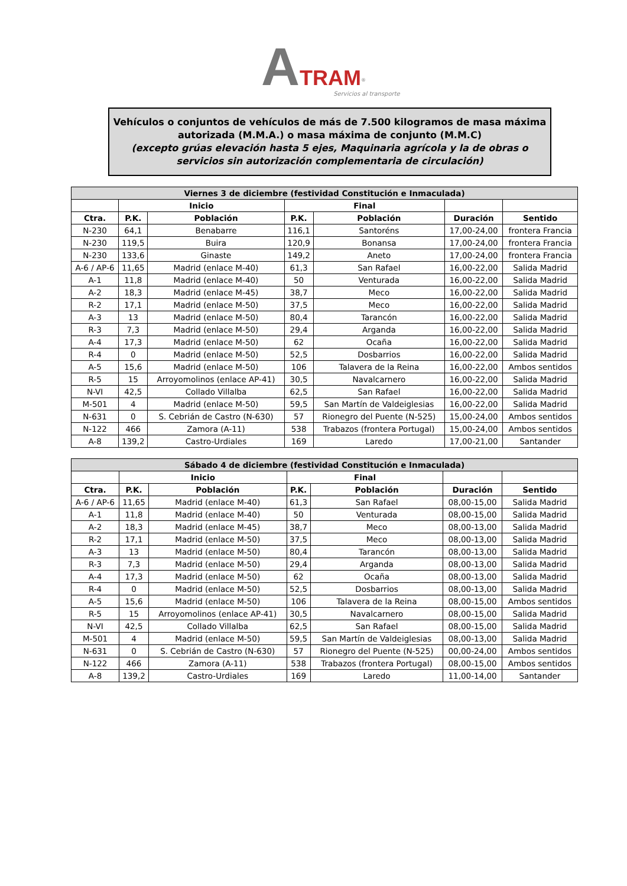ATRAM<sup>®</sup>
Servicios al transporte
Vehículos o conjuntos de vehículos de más de 7.500 kilogramos de masa máxima autorizada (M.M.A.) o masa máxima de conjunto (M.M.C)
(excepto grúas elevación hasta 5 ejes, Maquinaria agrícola y la de obras o servicios sin autorización complementaria de circulación)
| Viernes 3 de diciembre (festividad Constitución e Inmaculada) | | | | | | |
| --- | --- | --- | --- | --- | --- | --- |
| | Inicio | | Final | | | |
| Ctra. | P.K. | Población | P.K. | Población | Duración | Sentido |
| N-230 | 64,1 | Benabarre | 116,1 | Santoréns | 17,00-24,00 | frontera Francia |
| N-230 | 119,5 | Buira | 120,9 | Bonansa | 17,00-24,00 | frontera Francia |
| N-230 | 133,6 | Ginaste | 149,2 | Aneto | 17,00-24,00 | frontera Francia |
| A-6 / AP-6 | 11,65 | Madrid (enlace M-40) | 61,3 | San Rafael | 16,00-22,00 | Salida Madrid |
| A-1 | 11,8 | Madrid (enlace M-40) | 50 | Venturada | 16,00-22,00 | Salida Madrid |
| A-2 | 18,3 | Madrid (enlace M-45) | 38,7 | Meco | 16,00-22,00 | Salida Madrid |
| R-2 | 17,1 | Madrid (enlace M-50) | 37,5 | Meco | 16,00-22,00 | Salida Madrid |
| A-3 | 13 | Madrid (enlace M-50) | 80,4 | Tarancón | 16,00-22,00 | Salida Madrid |
| R-3 | 7,3 | Madrid (enlace M-50) | 29,4 | Arganda | 16,00-22,00 | Salida Madrid |
| A-4 | 17,3 | Madrid (enlace M-50) | 62 | Ocaña | 16,00-22,00 | Salida Madrid |
| R-4 | 0 | Madrid (enlace M-50) | 52,5 | Dosbarrios | 16,00-22,00 | Salida Madrid |
| A-5 | 15,6 | Madrid (enlace M-50) | 106 | Talavera de la Reina | 16,00-22,00 | Ambos sentidos |
| R-5 | 15 | Arroyomolinos (enlace AP-41) | 30,5 | Navalcarnero | 16,00-22,00 | Salida Madrid |
| N-VI | 42,5 | Collado Villalba | 62,5 | San Rafael | 16,00-22,00 | Salida Madrid |
| M-501 | 4 | Madrid (enlace M-50) | 59,5 | San Martín de Valdeiglesias | 16,00-22,00 | Salida Madrid |
| N-631 | 0 | S. Cebrián de Castro (N-630) | 57 | Rionegro del Puente (N-525) | 15,00-24,00 | Ambos sentidos |
| N-122 | 466 | Zamora (A-11) | 538 | Trabazos (frontera Portugal) | 15,00-24,00 | Ambos sentidos |
| A-8 | 139,2 | Castro-Urdiales | 169 | Laredo | 17,00-21,00 | Santander |
| Sábado 4 de diciembre (festividad Constitución e Inmaculada) | | | | | | |
| --- | --- | --- | --- | --- | --- | --- |
| | Inicio | | Final | | | |
| Ctra. | P.K. | Población | P.K. | Población | Duración | Sentido |
| A-6 / AP-6 | 11,65 | Madrid (enlace M-40) | 61,3 | San Rafael | 08,00-15,00 | Salida Madrid |
| A-1 | 11,8 | Madrid (enlace M-40) | 50 | Venturada | 08,00-15,00 | Salida Madrid |
| A-2 | 18,3 | Madrid (enlace M-45) | 38,7 | Meco | 08,00-13,00 | Salida Madrid |
| R-2 | 17,1 | Madrid (enlace M-50) | 37,5 | Meco | 08,00-13,00 | Salida Madrid |
| A-3 | 13 | Madrid (enlace M-50) | 80,4 | Tarancón | 08,00-13,00 | Salida Madrid |
| R-3 | 7,3 | Madrid (enlace M-50) | 29,4 | Arganda | 08,00-13,00 | Salida Madrid |
| A-4 | 17,3 | Madrid (enlace M-50) | 62 | Ocaña | 08,00-13,00 | Salida Madrid |
| R-4 | 0 | Madrid (enlace M-50) | 52,5 | Dosbarrios | 08,00-13,00 | Salida Madrid |
| A-5 | 15,6 | Madrid (enlace M-50) | 106 | Talavera de la Reina | 08,00-15,00 | Ambos sentidos |
| R-5 | 15 | Arroyomolinos (enlace AP-41) | 30,5 | Navalcarnero | 08,00-15,00 | Salida Madrid |
| N-VI | 42,5 | Collado Villalba | 62,5 | San Rafael | 08,00-15,00 | Salida Madrid |
| M-501 | 4 | Madrid (enlace M-50) | 59,5 | San Martín de Valdeiglesias | 08,00-13,00 | Salida Madrid |
| N-631 | 0 | S. Cebrián de Castro (N-630) | 57 | Rionegro del Puente (N-525) | 00,00-24,00 | Ambos sentidos |
| N-122 | 466 | Zamora (A-11) | 538 | Trabazos (frontera Portugal) | 08,00-15,00 | Ambos sentidos |
| A-8 | 139,2 | Castro-Urdiales | 169 | Laredo | 11,00-14,00 | Santander |